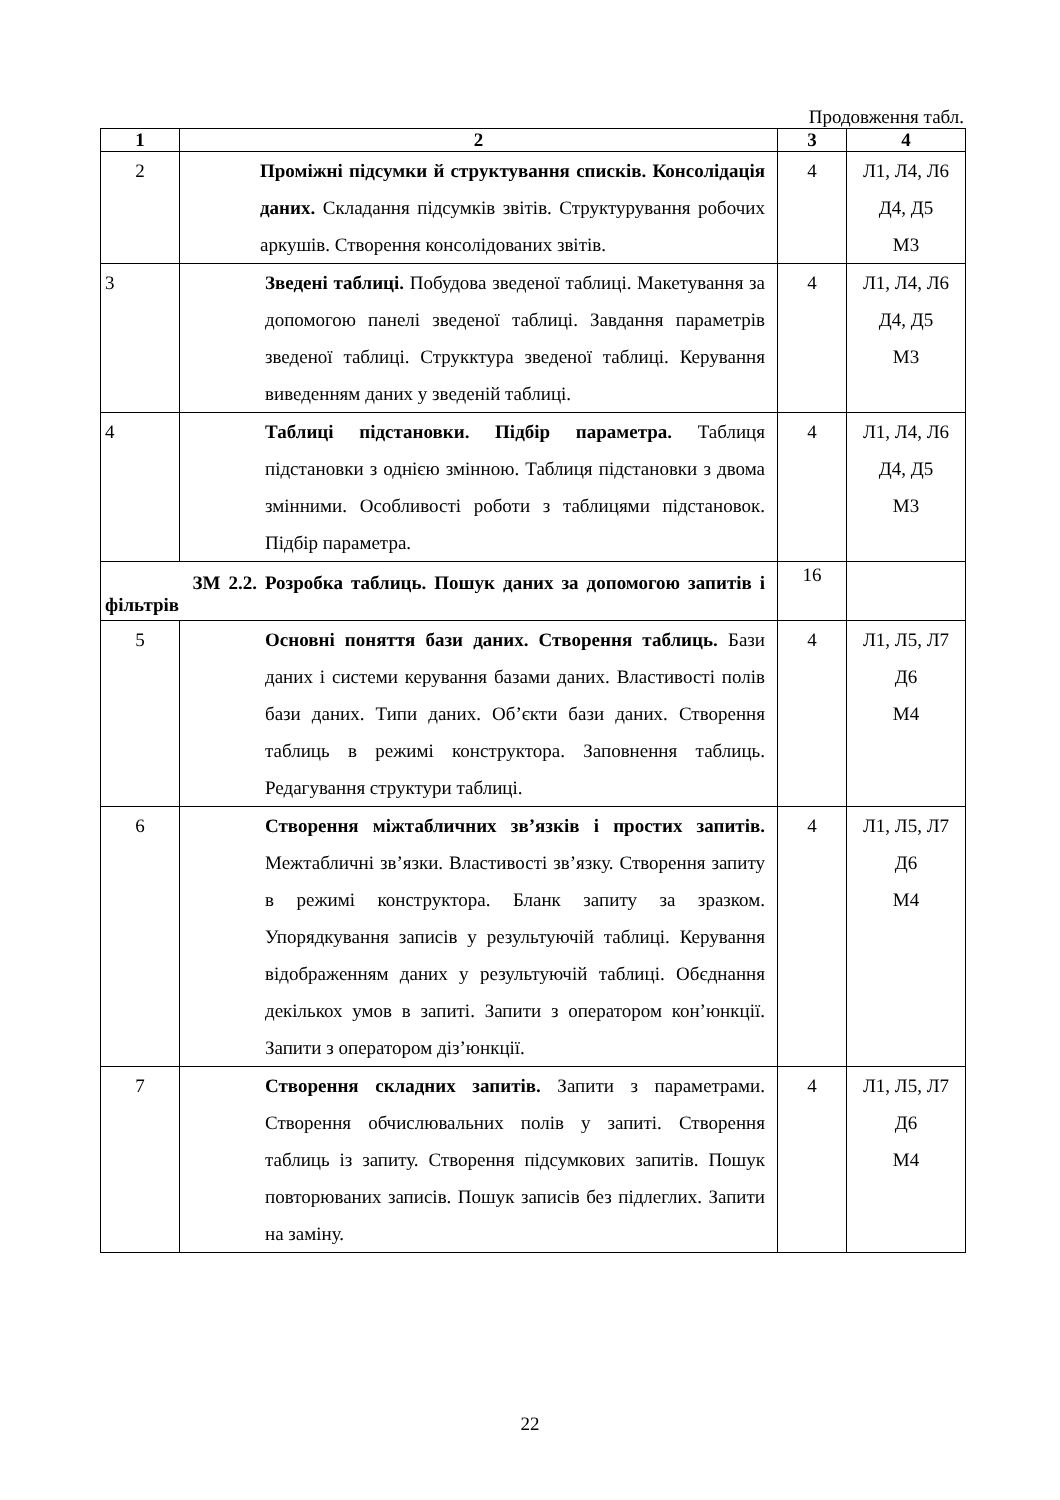Продовження табл.
| 1 | 2 | 3 | 4 |
| --- | --- | --- | --- |
| 2 | Проміжні підсумки й структування списків. Консолідація даних. Складання підсумків звітів. Структурування робочих аркушів. Створення консолідованих звітів. | 4 | Л1, Л4, Л6 Д4, Д5 М3 |
| 3 | Зведені таблиці. Побудова зведеної таблиці. Макетування за допомогою панелі зведеної таблиці. Завдання параметрів зведеної таблиці. Струкктура зведеної таблиці. Керування виведенням даних у зведеній таблиці. | 4 | Л1, Л4, Л6 Д4, Д5 М3 |
| 4 | Таблиці підстановки. Підбір параметра. Таблиця підстановки з однією змінною. Таблиця підстановки з двома змінними. Особливості роботи з таблицями підстановок. Підбір параметра. | 4 | Л1, Л4, Л6 Д4, Д5 М3 |
| ЗМ 2.2. Розробка таблиць. Пошук даних за допомогою запитів і фільтрів | | 16 | |
| 5 | Основні поняття бази даних. Створення таблиць. Бази даних і системи керування базами даних. Властивості полів бази даних. Типи даних. Об’єкти бази даних. Створення таблиць в режимі конструктора. Заповнення таблиць. Редагування структури таблиці. | 4 | Л1, Л5, Л7 Д6 М4 |
| 6 | Створення міжтабличних зв’язків і простих запитів. Межтабличні зв’язки. Властивості зв’язку. Створення запиту в режимі конструктора. Бланк запиту за зразком. Упорядкування записів у результуючій таблиці. Керування відображенням даних у результуючій таблиці. Обєднання декількох умов в запиті. Запити з оператором кон’юнкції. Запити з оператором діз’юнкції. | 4 | Л1, Л5, Л7 Д6 М4 |
| 7 | Створення складних запитів. Запити з параметрами. Створення обчислювальних полів у запиті. Створення таблиць із запиту. Створення підсумкових запитів. Пошук повторюваних записів. Пошук записів без підлеглих. Запити на заміну. | 4 | Л1, Л5, Л7 Д6 М4 |
22